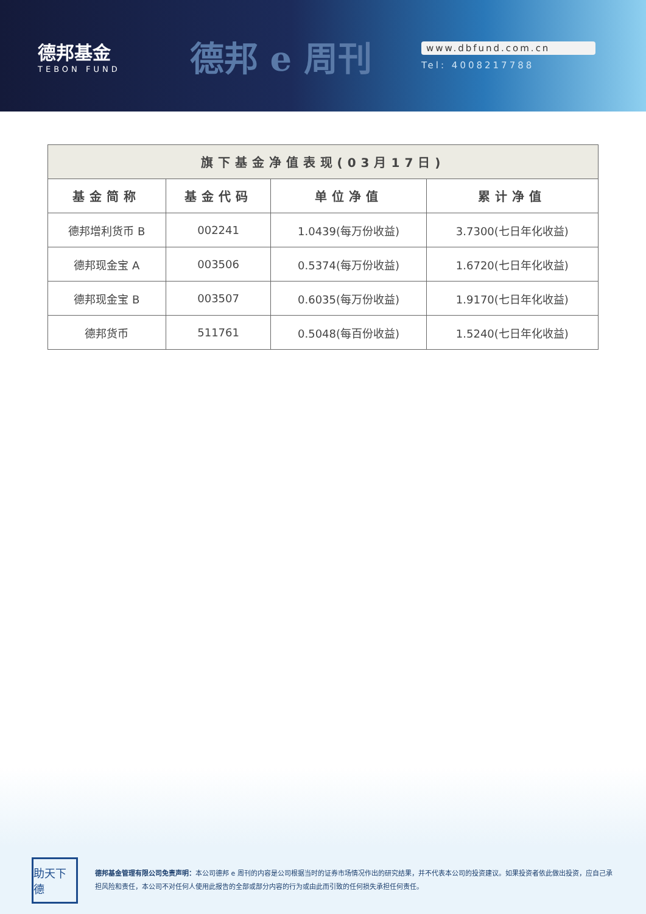德邦基金
TEBON FUND
德邦 e 周刊
www.dbfund.com.cn
Tel: 4008217788
| 旗下基金净值表现(03月17日) | | | |
| --- | --- | --- | --- |
| 基金简称 | 基金代码 | 单位净值 | 累计净值 |
| 德邦增利货币 B | 002241 | 1.0439(每万份收益) | 3.7300(七日年化收益) |
| 德邦现金宝 A | 003506 | 0.5374(每万份收益) | 1.6720(七日年化收益) |
| 德邦现金宝 B | 003507 | 0.6035(每万份收益) | 1.9170(七日年化收益) |
| 德邦货币 | 511761 | 0.5048(每百份收益) | 1.5240(七日年化收益) |
助天下德
德邦基金管理有限公司免责声明：本公司德邦 e 周刊的内容是公司根据当时的证券市场情况作出的研究结果，并不代表本公司的投资建议。如果投资者依此做出投资，应自己承担风险和责任，本公司不对任何人使用此报告的全部或部分内容的行为或由此而引致的任何损失承担任何责任。